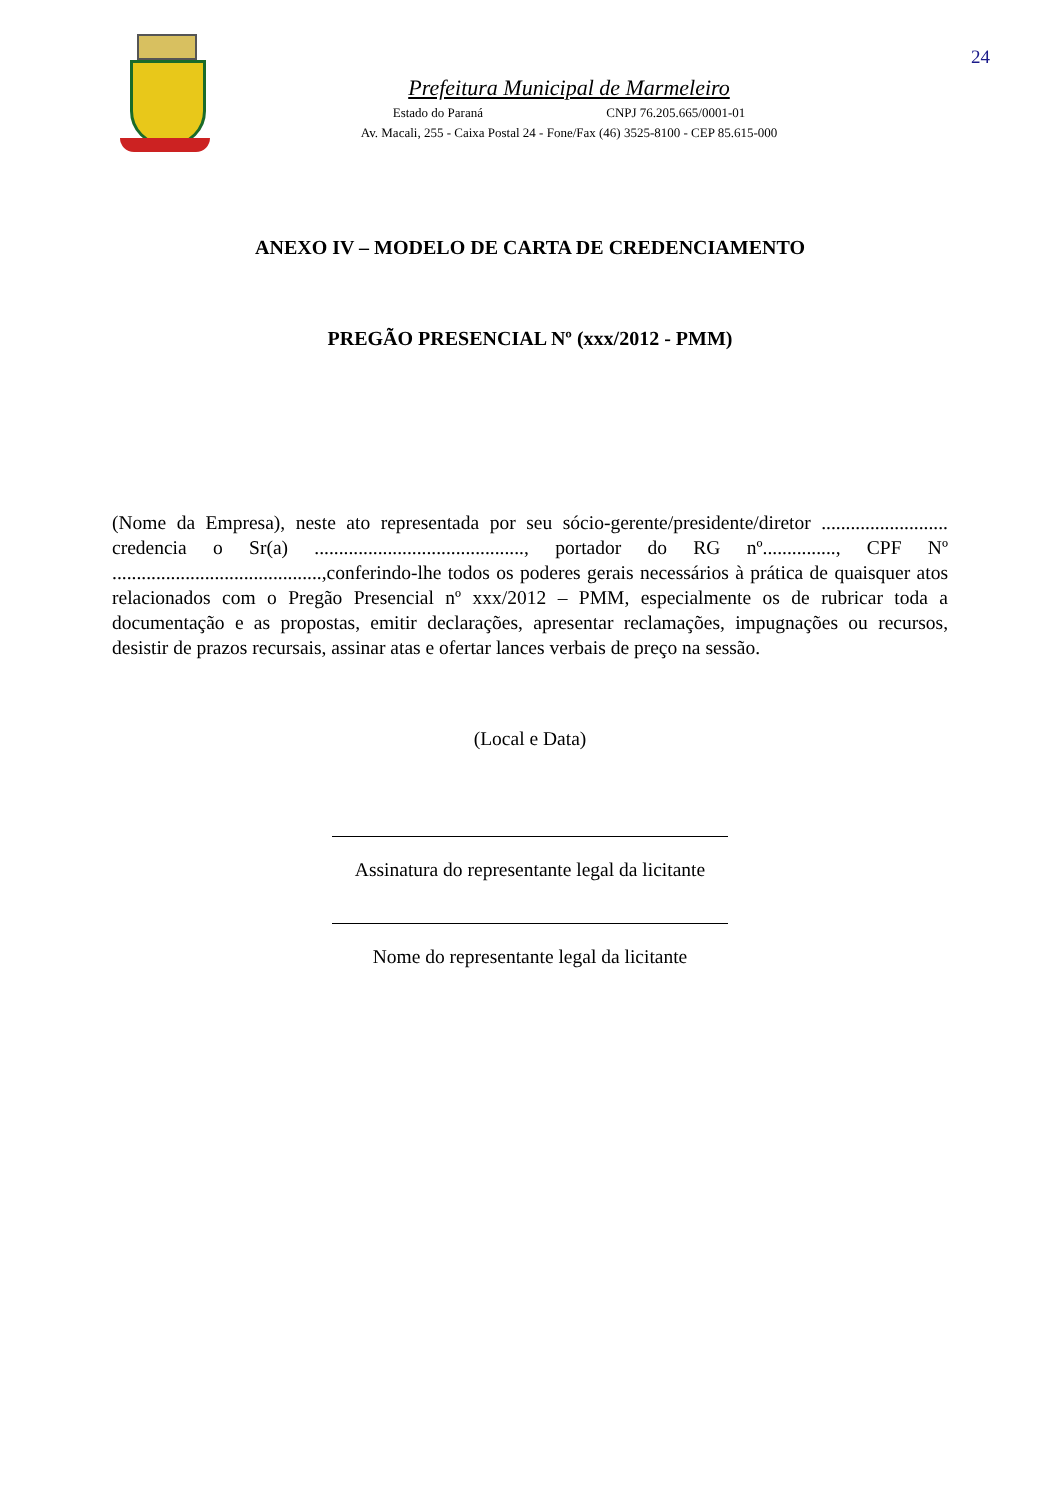Prefeitura Municipal de Marmeleiro
Estado do Paraná CNPJ 76.205.665/0001-01
Av. Macali, 255 - Caixa Postal 24 - Fone/Fax (46) 3525-8100 - CEP 85.615-000
24
ANEXO IV – MODELO DE CARTA DE CREDENCIAMENTO
PREGÃO PRESENCIAL Nº (xxx/2012 - PMM)
(Nome da Empresa), neste ato representada por seu sócio-gerente/presidente/diretor .......................... credencia o Sr(a) ..........................................., portador do RG nº..............., CPF Nº ...........................................,conferindo-lhe todos os poderes gerais necessários à prática de quaisquer atos relacionados com o Pregão Presencial nº xxx/2012 – PMM, especialmente os de rubricar toda a documentação e as propostas, emitir declarações, apresentar reclamações, impugnações ou recursos, desistir de prazos recursais, assinar atas e ofertar lances verbais de preço na sessão.
(Local e Data)
Assinatura do representante legal da licitante
Nome do representante legal da licitante